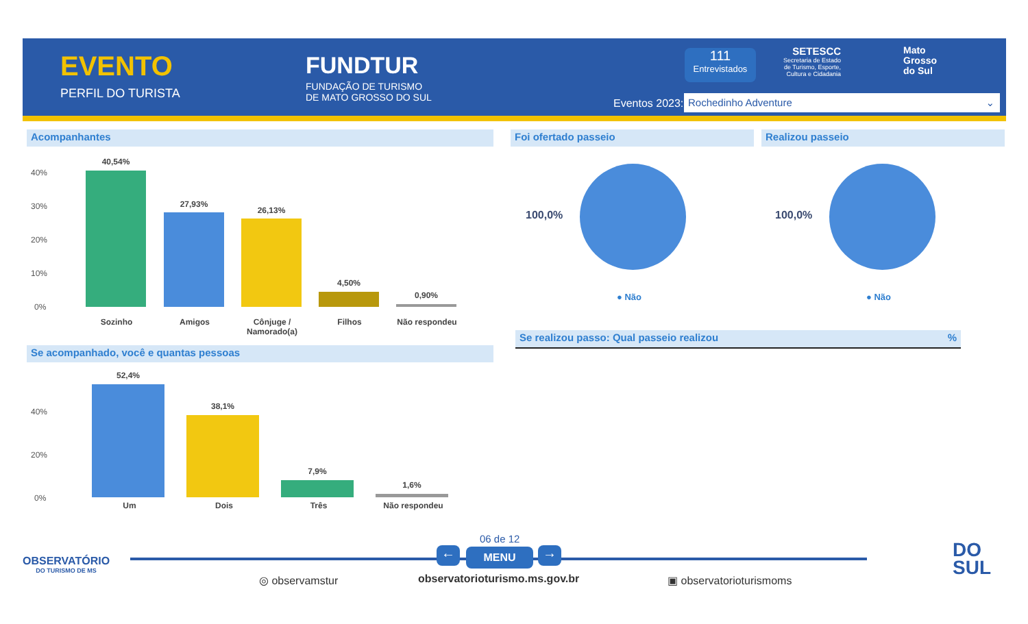EVENTO
PERFIL DO TURISTA
FUNDTUR
FUNDAÇÃO DE TURISMO
DE MATO GROSSO DO SUL
111
Entrevistados
SETESCC
Secretaria de Estado
de Turismo, Esporte,
Cultura e Cidadania
Mato
Grosso
do Sul
Eventos 2023: Rochedinho Adventure ⌄
Acompanhantes Foi ofertado passeio Realizou passeio
40%
30%
20%
10%
0%
40,54%
27,93%
26,13%
4,50%
0,90%
Sozinho Amigos
Cônjuge /
Namorado(a)
Filhos Não respondeu
Se acompanhado, você e quantas pessoas
40%
20%
0%
52,4%
38,1%
7,9%
1,6%
Um Dois Três Não respondeu
100,0%
● Não
100,0%
● Não
Se realizou passo: Qual passeio realizou %
OBSERVATÓRIO
DO TURISMO DE MS
06 de 12
← MENU →
◎ observamstur observatorioturismo.ms.gov.br ▣ observatorioturismoms
DO
SUL